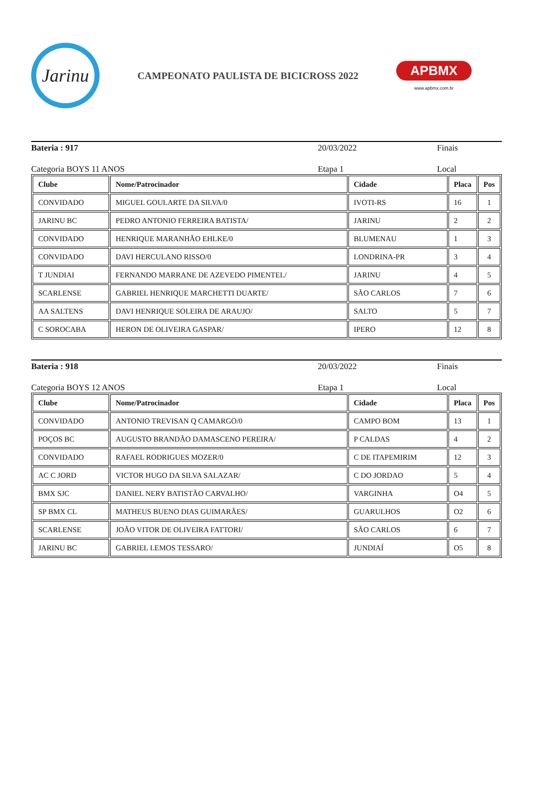Jarinu
CAMPEONATO PAULISTA DE BICICROSS 2022
APBMX
www.apbmx.com.br
Bateria : 917 20/03/2022 Finais
Categoria BOYS 11 ANOS Etapa 1 Local
| Clube | Nome/Patrocinador | Cidade | Placa | Pos |
| --- | --- | --- | --- | --- |
| CONVIDADO | MIGUEL GOULARTE DA SILVA/0 | IVOTI-RS | 16 | 1 |
| JARINU BC | PEDRO ANTONIO FERREIRA BATISTA/ | JARINU | 2 | 2 |
| CONVIDADO | HENRIQUE MARANHÃO EHLKE/0 | BLUMENAU | 1 | 3 |
| CONVIDADO | DAVI HERCULANO RISSO/0 | LONDRINA-PR | 3 | 4 |
| T JUNDIAI | FERNANDO MARRANE DE AZEVEDO PIMENTEL/ | JARINU | 4 | 5 |
| SCARLENSE | GABRIEL HENRIQUE MARCHETTI DUARTE/ | SÃO CARLOS | 7 | 6 |
| AA SALTENS | DAVI HENRIQUE SOLEIRA DE ARAUJO/ | SALTO | 5 | 7 |
| C SOROCABA | HERON DE OLIVEIRA GASPAR/ | IPERO | 12 | 8 |
Bateria : 918 20/03/2022 Finais
Categoria BOYS 12 ANOS Etapa 1 Local
| Clube | Nome/Patrocinador | Cidade | Placa | Pos |
| --- | --- | --- | --- | --- |
| CONVIDADO | ANTONIO TREVISAN Q CAMARGO/0 | CAMPO BOM | 13 | 1 |
| POÇOS BC | AUGUSTO BRANDÃO DAMASCENO PEREIRA/ | P CALDAS | 4 | 2 |
| CONVIDADO | RAFAEL RODRIGUES MOZER/0 | C DE ITAPEMIRIM | 12 | 3 |
| AC C JORD | VICTOR HUGO DA SILVA SALAZAR/ | C DO JORDAO | 5 | 4 |
| BMX SJC | DANIEL NERY BATISTÃO CARVALHO/ | VARGINHA | O4 | 5 |
| SP BMX CL | MATHEUS BUENO DIAS GUIMARÃES/ | GUARULHOS | O2 | 6 |
| SCARLENSE | JOÃO VITOR DE OLIVEIRA FATTORI/ | SÃO CARLOS | 6 | 7 |
| JARINU BC | GABRIEL LEMOS TESSARO/ | JUNDIAÍ | O5 | 8 |